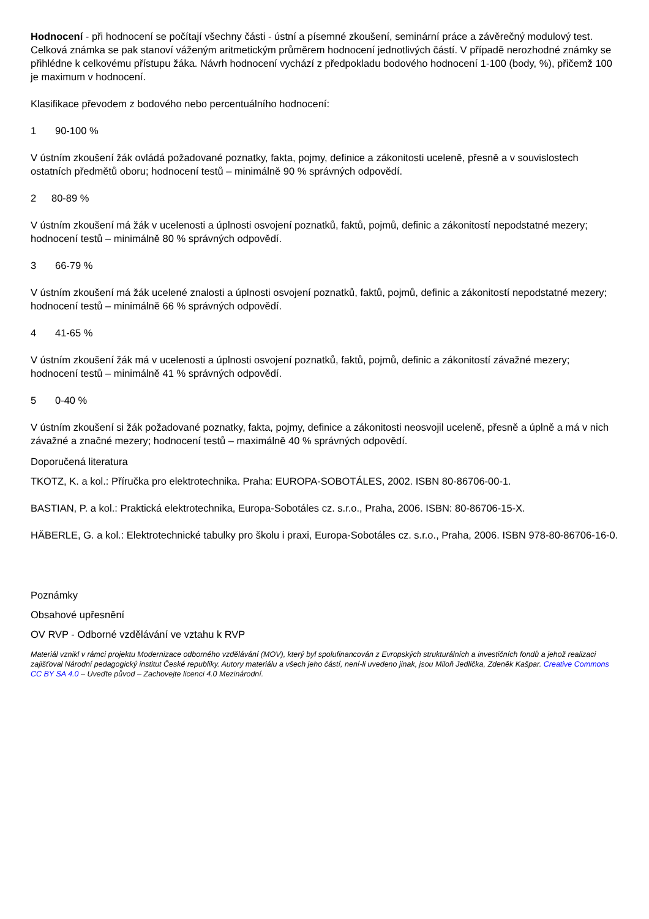Hodnocení - při hodnocení se počítají všechny části - ústní a písemné zkoušení, seminární práce a závěrečný modulový test. Celková známka se pak stanoví váženým aritmetickým průměrem hodnocení jednotlivých částí. V případě nerozhodné známky se přihlédne k celkovému přístupu žáka. Návrh hodnocení vychází z předpokladu bodového hodnocení 1-100 (body, %), přičemž 100 je maximum v hodnocení.
Klasifikace převodem z bodového nebo percentuálního hodnocení:
1 90-100 %
V ústním zkoušení žák ovládá požadované poznatky, fakta, pojmy, definice a zákonitosti uceleně, přesně a v souvislostech ostatních předmětů oboru; hodnocení testů – minimálně 90 % správných odpovědí.
2 80-89 %
V ústním zkoušení má žák v ucelenosti a úplnosti osvojení poznatků, faktů, pojmů, definic a zákonitostí nepodstatné mezery; hodnocení testů – minimálně 80 % správných odpovědí.
3 66-79 %
V ústním zkoušení má žák ucelené znalosti a úplnosti osvojení poznatků, faktů, pojmů, definic a zákonitostí nepodstatné mezery; hodnocení testů – minimálně 66 % správných odpovědí.
4 41-65 %
V ústním zkoušení žák má v ucelenosti a úplnosti osvojení poznatků, faktů, pojmů, definic a zákonitostí závažné mezery; hodnocení testů – minimálně 41 % správných odpovědí.
5 0-40 %
V ústním zkoušení si žák požadované poznatky, fakta, pojmy, definice a zákonitosti neosvojil uceleně, přesně a úplně a má v nich závažné a značné mezery; hodnocení testů – maximálně 40 % správných odpovědí.
Doporučená literatura
TKOTZ, K. a kol.: Příručka pro elektrotechnika. Praha: EUROPA-SOBOTÁLES, 2002. ISBN 80-86706-00-1.
BASTIAN, P. a kol.: Praktická elektrotechnika, Europa-Sobotáles cz. s.r.o., Praha, 2006. ISBN: 80-86706-15-X.
HÄBERLE, G. a kol.: Elektrotechnické tabulky pro školu i praxi, Europa-Sobotáles cz. s.r.o., Praha, 2006. ISBN 978-80-86706-16-0.
Poznámky
Obsahové upřesnění
OV RVP - Odborné vzdělávání ve vztahu k RVP
Materiál vznikl v rámci projektu Modernizace odborného vzdělávání (MOV), který byl spolufinancován z Evropských strukturálních a investičních fondů a jehož realizaci zajišťoval Národní pedagogický institut České republiky. Autory materiálu a všech jeho částí, není-li uvedeno jinak, jsou Miloň Jedlička, Zdeněk Kašpar. Creative Commons CC BY SA 4.0 – Uveďte původ – Zachovejte licenci 4.0 Mezinárodní.